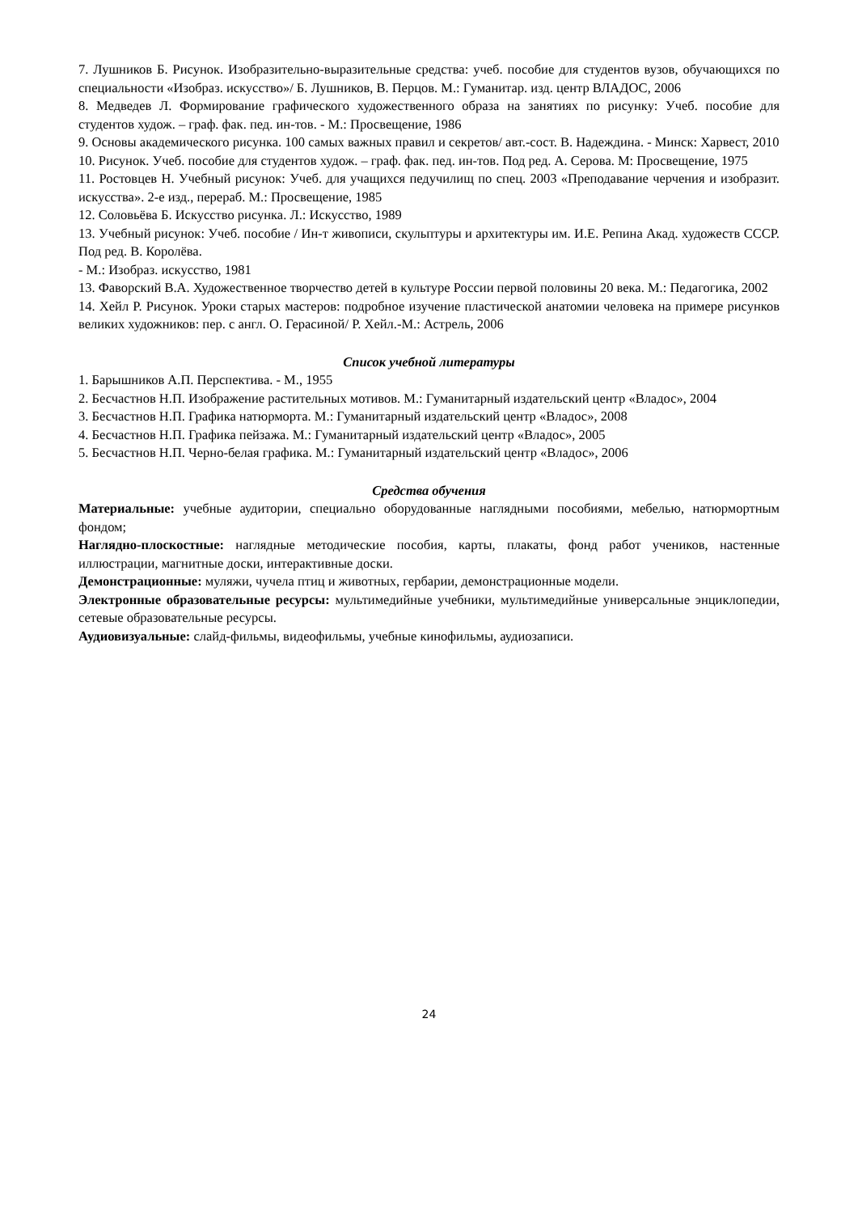7. Лушников Б. Рисунок. Изобразительно-выразительные средства: учеб. пособие для студентов вузов, обучающихся по специальности «Изобраз. искусство»/ Б. Лушников, В. Перцов. М.: Гуманитар. изд. центр ВЛАДОС, 2006
8. Медведев Л. Формирование графического художественного образа на занятиях по рисунку: Учеб. пособие для студентов худож. – граф. фак. пед. ин-тов. - М.: Просвещение, 1986
9. Основы академического рисунка. 100 самых важных правил и секретов/ авт.-сост. В. Надеждина. - Минск: Харвест, 2010
10. Рисунок. Учеб. пособие для студентов худож. – граф. фак. пед. ин-тов. Под ред. А. Серова. М: Просвещение, 1975
11. Ростовцев Н. Учебный рисунок: Учеб. для учащихся педучилищ по спец. 2003 «Преподавание черчения и изобразит. искусства». 2-е изд., перераб. М.: Просвещение, 1985
12. Соловьёва Б. Искусство рисунка. Л.: Искусство, 1989
13. Учебный рисунок: Учеб. пособие / Ин-т живописи, скульптуры и архитектуры им. И.Е. Репина Акад. художеств СССР. Под ред. В. Королёва.
- М.: Изобраз. искусство, 1981
13. Фаворский В.А. Художественное творчество детей в культуре России первой половины 20 века. М.: Педагогика, 2002
14. Хейл Р. Рисунок. Уроки старых мастеров: подробное изучение пластической анатомии человека на примере рисунков великих художников: пер. с англ. О. Герасиной/ Р. Хейл.-М.: Астрель, 2006
Список учебной литературы
1. Барышников А.П. Перспектива. - М., 1955
2. Бесчастнов Н.П. Изображение растительных мотивов. М.: Гуманитарный издательский центр «Владос», 2004
3. Бесчастнов Н.П. Графика натюрморта. М.: Гуманитарный издательский центр «Владос», 2008
4. Бесчастнов Н.П. Графика пейзажа. М.: Гуманитарный издательский центр «Владос», 2005
5. Бесчастнов Н.П. Черно-белая графика. М.: Гуманитарный издательский центр «Владос», 2006
Средства обучения
Материальные: учебные аудитории, специально оборудованные наглядными пособиями, мебелью, натюрмортным фондом;
Наглядно-плоскостные: наглядные методические пособия, карты, плакаты, фонд работ учеников, настенные иллюстрации, магнитные доски, интерактивные доски.
Демонстрационные: муляжи, чучела птиц и животных, гербарии, демонстрационные модели.
Электронные образовательные ресурсы: мультимедийные учебники, мультимедийные универсальные энциклопедии, сетевые образовательные ресурсы.
Аудиовизуальные: слайд-фильмы, видеофильмы, учебные кинофильмы, аудиозаписи.
24